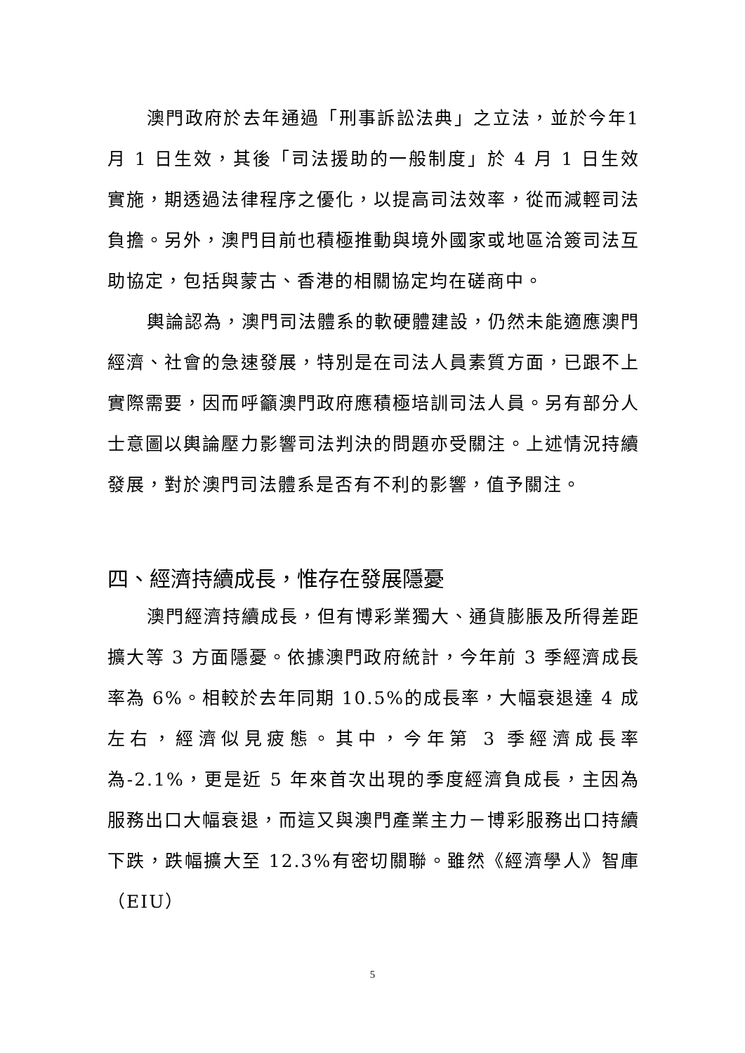澳門政府於去年通過「刑事訴訟法典」之立法，並於今年1 月 1 日生效，其後「司法援助的一般制度」於 4 月 1 日生效實施，期透過法律程序之優化，以提高司法效率，從而減輕司法負擔。另外，澳門目前也積極推動與境外國家或地區洽簽司法互助協定，包括與蒙古、香港的相關協定均在磋商中。
輿論認為，澳門司法體系的軟硬體建設，仍然未能適應澳門經濟、社會的急速發展，特別是在司法人員素質方面，已跟不上實際需要，因而呼籲澳門政府應積極培訓司法人員。另有部分人士意圖以輿論壓力影響司法判決的問題亦受關注。上述情況持續發展，對於澳門司法體系是否有不利的影響，值予關注。
四、經濟持續成長，惟存在發展隱憂
澳門經濟持續成長，但有博彩業獨大、通貨膨脹及所得差距擴大等 3 方面隱憂。依據澳門政府統計，今年前 3 季經濟成長率為 6%。相較於去年同期 10.5%的成長率，大幅衰退達 4 成左右，經濟似見疲態。其中，今年第 3 季經濟成長率為-2.1%，更是近 5 年來首次出現的季度經濟負成長，主因為服務出口大幅衰退，而這又與澳門產業主力－博彩服務出口持續下跌，跌幅擴大至 12.3%有密切關聯。雖然《經濟學人》智庫（EIU）
5